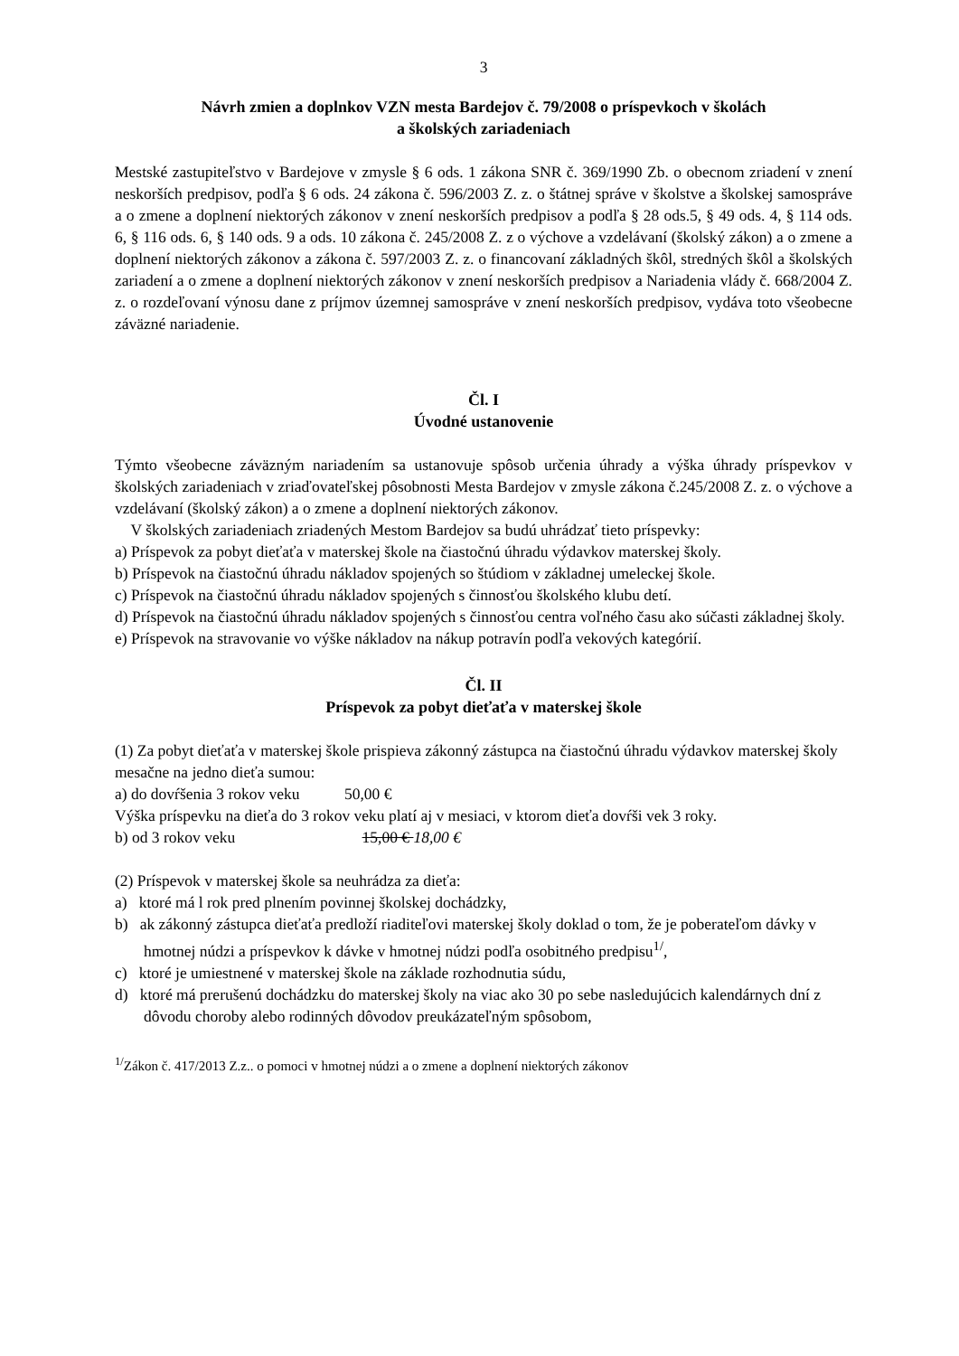3
Návrh zmien a doplnkov VZN mesta Bardejov č. 79/2008 o príspevkoch v školách
a školských zariadeniach
Mestské zastupiteľstvo v Bardejove v zmysle § 6 ods. 1 zákona SNR č. 369/1990 Zb. o obecnom zriadení v znení neskorších predpisov, podľa § 6 ods. 24 zákona č. 596/2003 Z. z. o štátnej správe v školstve a školskej samospráve a o zmene a doplnení niektorých zákonov v znení neskorších predpisov a podľa § 28 ods.5, § 49 ods. 4, § 114 ods. 6, § 116 ods. 6, § 140 ods. 9 a ods. 10 zákona č. 245/2008 Z. z o výchove a vzdelávaní (školský zákon) a o zmene a doplnení niektorých zákonov a zákona č. 597/2003 Z. z. o financovaní základných škôl, stredných škôl a školských zariadení a o zmene a doplnení niektorých zákonov v znení neskorších predpisov a Nariadenia vlády č. 668/2004 Z. z. o rozdeľovaní výnosu dane z príjmov územnej samospráve v znení neskorších predpisov, vydáva toto všeobecne záväzné nariadenie.
Čl. I
Úvodné ustanovenie
Týmto všeobecne záväzným nariadením sa ustanovuje spôsob určenia úhrady a výška úhrady príspevkov v školských zariadeniach v zriaďovateľskej pôsobnosti Mesta Bardejov v zmysle zákona č.245/2008 Z. z. o výchove a vzdelávaní (školský zákon) a o zmene a doplnení niektorých zákonov.
V školských zariadeniach zriadených Mestom Bardejov sa budú uhrádzať tieto príspevky:
a) Príspevok za pobyt dieťaťa v materskej škole na čiastočnú úhradu výdavkov materskej školy.
b) Príspevok na čiastočnú úhradu nákladov spojených so štúdiom v základnej umeleckej škole.
c) Príspevok na čiastočnú úhradu nákladov spojených s činnosťou školského klubu detí.
d) Príspevok na čiastočnú úhradu nákladov spojených s činnosťou centra voľného času ako súčasti základnej školy.
e) Príspevok na stravovanie vo výške nákladov na nákup potravín podľa vekových kategórií.
Čl. II
Príspevok za pobyt dieťaťa v materskej škole
(1) Za pobyt dieťaťa v materskej škole prispieva zákonný zástupca na čiastočnú úhradu výdavkov materskej školy mesačne na jedno dieťa sumou:
a) do dovŕšenia 3 rokov veku 50,00 €
Výška príspevku na dieťa do 3 rokov veku platí aj v mesiaci, v ktorom dieťa dovŕši vek 3 roky.
b) od 3 rokov veku 15,00 € 18,00 €
(2) Príspevok v materskej škole sa neuhrádza za dieťa:
a) ktoré má l rok pred plnením povinnej školskej dochádzky,
b) ak zákonný zástupca dieťaťa predloží riaditeľovi materskej školy doklad o tom, že je poberateľom dávky v hmotnej núdzi a príspevkov k dávke v hmotnej núdzi podľa osobitného predpisu<sup>1/</sup>,
c) ktoré je umiestnené v materskej škole na základe rozhodnutia súdu,
d) ktoré má prerušenú dochádzku do materskej školy na viac ako 30 po sebe nasledujúcich kalendárnych dní z dôvodu choroby alebo rodinných dôvodov preukázateľným spôsobom,
<sup>1/</sup>Zákon č. 417/2013 Z.z.. o pomoci v hmotnej núdzi a o zmene a doplnení niektorých zákonov